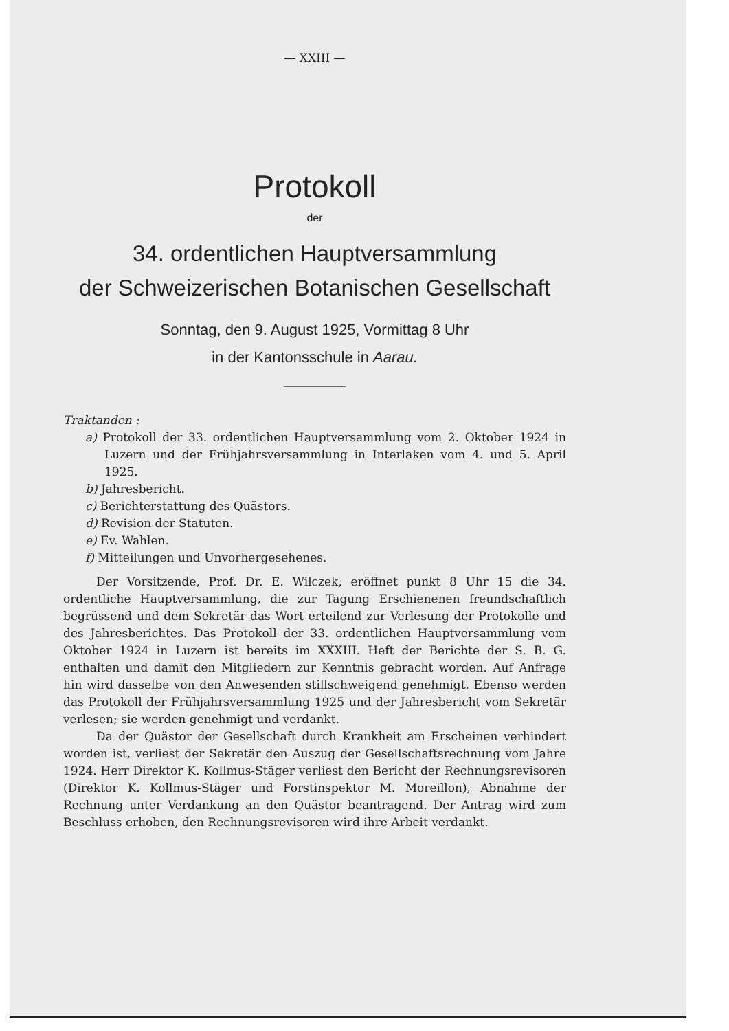— XXIII —
Protokoll
der
34. ordentlichen Hauptversammlung
der Schweizerischen Botanischen Gesellschaft
Sonntag, den 9. August 1925, Vormittag 8 Uhr
in der Kantonsschule in Aarau.
Traktanden :
a) Protokoll der 33. ordentlichen Hauptversammlung vom 2. Oktober 1924 in Luzern und der Frühjahrsversammlung in Interlaken vom 4. und 5. April 1925.
b) Jahresbericht.
c) Berichterstattung des Quästors.
d) Revision der Statuten.
e) Ev. Wahlen.
f) Mitteilungen und Unvorhergesehenes.
Der Vorsitzende, Prof. Dr. E. Wilczek, eröffnet punkt 8 Uhr 15 die 34. ordentliche Hauptversammlung, die zur Tagung Erschienenen freundschaftlich begrüssend und dem Sekretär das Wort erteilend zur Verlesung der Protokolle und des Jahresberichtes. Das Protokoll der 33. ordentlichen Hauptversammlung vom Oktober 1924 in Luzern ist bereits im XXXIII. Heft der Berichte der S. B. G. enthalten und damit den Mitgliedern zur Kenntnis gebracht worden. Auf Anfrage hin wird dasselbe von den Anwesenden stillschweigend genehmigt. Ebenso werden das Protokoll der Frühjahrsversammlung 1925 und der Jahresbericht vom Sekretär verlesen; sie werden genehmigt und verdankt.
Da der Quästor der Gesellschaft durch Krankheit am Erscheinen verhindert worden ist, verliest der Sekretär den Auszug der Gesellschaftsrechnung vom Jahre 1924. Herr Direktor K. Kollmus-Stäger verliest den Bericht der Rechnungsrevisoren (Direktor K. Kollmus-Stäger und Forstinspektor M. Moreillon), Abnahme der Rechnung unter Verdankung an den Quästor beantragend. Der Antrag wird zum Beschluss erhoben, den Rechnungsrevisoren wird ihre Arbeit verdankt.